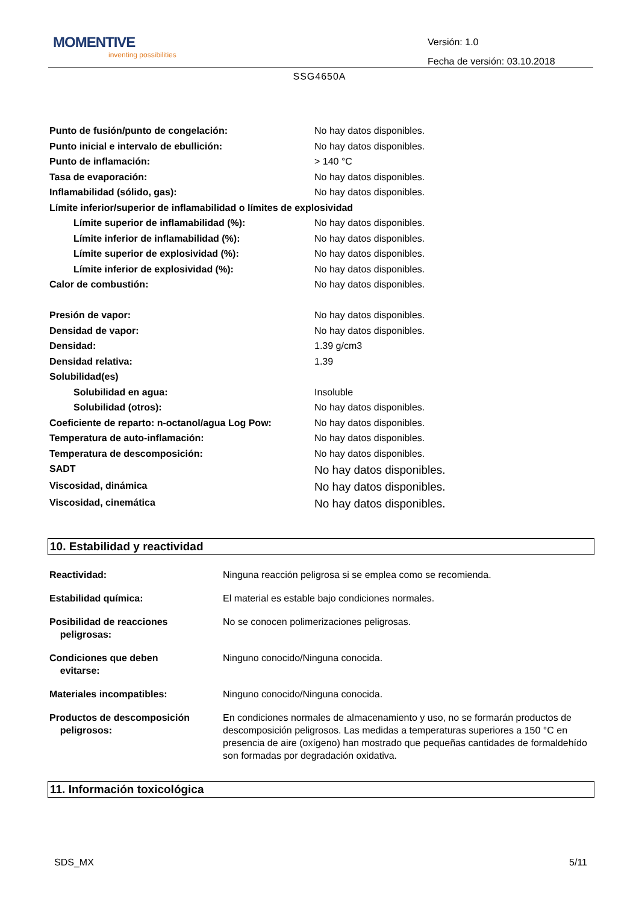MOMENTIVE
inventing possibilities
Versión: 1.0
Fecha de versión: 03.10.2018
SSG4650A
| Punto de fusión/punto de congelación: | No hay datos disponibles. |
| Punto inicial e intervalo de ebullición: | No hay datos disponibles. |
| Punto de inflamación: | > 140 °C |
| Tasa de evaporación: | No hay datos disponibles. |
| Inflamabilidad (sólido, gas): | No hay datos disponibles. |
| Límite inferior/superior de inflamabilidad o límites de explosividad | |
| Límite superior de inflamabilidad (%): | No hay datos disponibles. |
| Límite inferior de inflamabilidad (%): | No hay datos disponibles. |
| Límite superior de explosividad (%): | No hay datos disponibles. |
| Límite inferior de explosividad (%): | No hay datos disponibles. |
| Calor de combustión: | No hay datos disponibles. |
| Presión de vapor: | No hay datos disponibles. |
| Densidad de vapor: | No hay datos disponibles. |
| Densidad: | 1.39 g/cm3 |
| Densidad relativa: | 1.39 |
| Solubilidad(es) | |
| Solubilidad en agua: | Insoluble |
| Solubilidad (otros): | No hay datos disponibles. |
| Coeficiente de reparto: n-octanol/agua Log Pow: | No hay datos disponibles. |
| Temperatura de auto-inflamación: | No hay datos disponibles. |
| Temperatura de descomposición: | No hay datos disponibles. |
| SADT | No hay datos disponibles. |
| Viscosidad, dinámica | No hay datos disponibles. |
| Viscosidad, cinemática | No hay datos disponibles. |
10. Estabilidad y reactividad
| Reactividad: | Ninguna reacción peligrosa si se emplea como se recomienda. |
| Estabilidad química: | El material es estable bajo condiciones normales. |
| Posibilidad de reacciones peligrosas: | No se conocen polimerizaciones peligrosas. |
| Condiciones que deben evitarse: | Ninguno conocido/Ninguna conocida. |
| Materiales incompatibles: | Ninguno conocido/Ninguna conocida. |
| Productos de descomposición peligrosos: | En condiciones normales de almacenamiento y uso, no se formarán productos de descomposición peligrosos. Las medidas a temperaturas superiores a 150 °C en presencia de aire (oxígeno) han mostrado que pequeñas cantidades de formaldehído son formadas por degradación oxidativa. |
11. Información toxicológica
SDS_MX 5/11